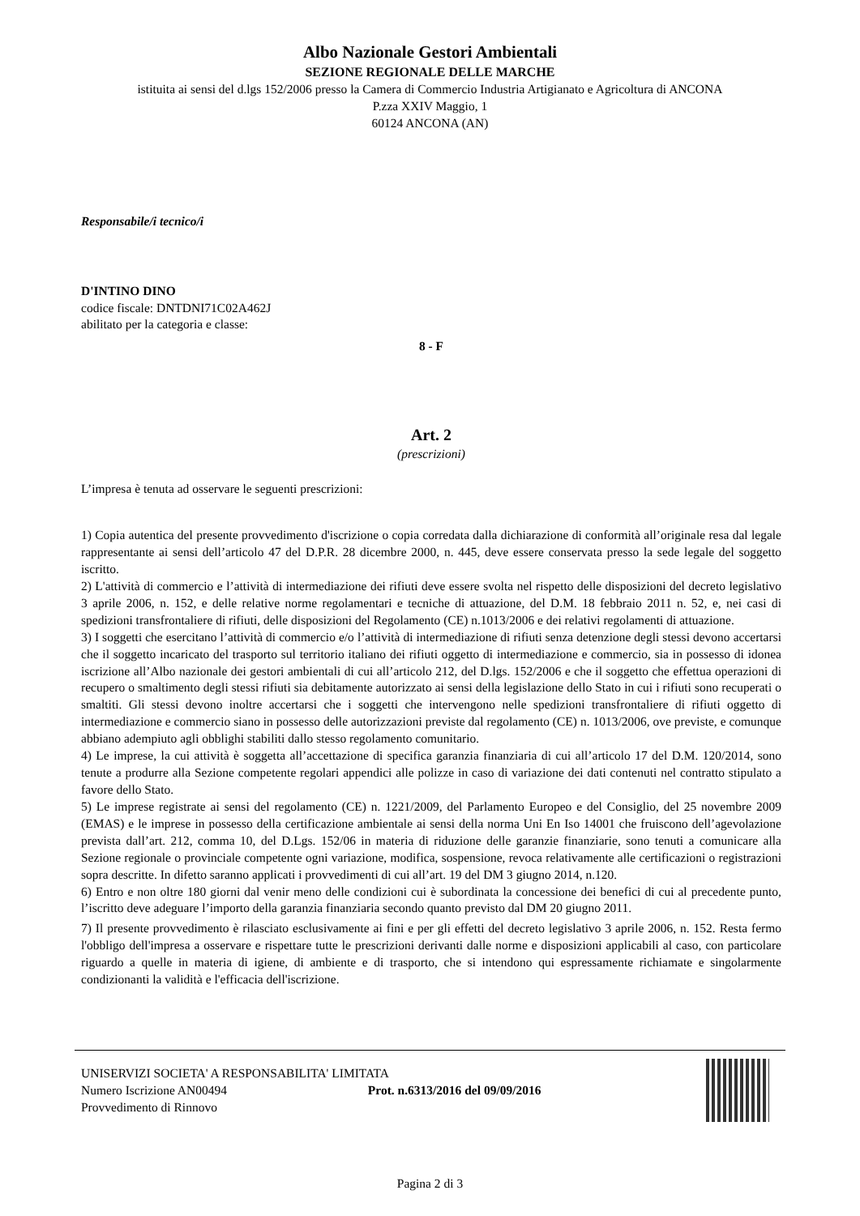Albo Nazionale Gestori Ambientali
SEZIONE REGIONALE DELLE MARCHE
istituita ai sensi del d.lgs 152/2006 presso la Camera di Commercio Industria Artigianato e Agricoltura di ANCONA
P.zza XXIV Maggio, 1
60124 ANCONA (AN)
Responsabile/i tecnico/i
D'INTINO DINO
codice fiscale: DNTDNI71C02A462J
abilitato per la categoria e classe:
8 - F
Art. 2
(prescrizioni)
L’impresa è tenuta ad osservare le seguenti prescrizioni:
1) Copia autentica del presente provvedimento d'iscrizione o copia corredata dalla dichiarazione di conformità all’originale resa dal legale rappresentante ai sensi dell’articolo 47 del D.P.R. 28 dicembre 2000, n. 445, deve essere conservata presso la sede legale del soggetto iscritto.
2) L'attività di commercio e l’attività di intermediazione dei rifiuti deve essere svolta nel rispetto delle disposizioni del decreto legislativo 3 aprile 2006, n. 152, e delle relative norme regolamentari e tecniche di attuazione, del D.M. 18 febbraio 2011 n. 52, e, nei casi di spedizioni transfrontaliere di rifiuti, delle disposizioni del Regolamento (CE) n.1013/2006 e dei relativi regolamenti di attuazione.
3) I soggetti che esercitano l’attività di commercio e/o l’attività di intermediazione di rifiuti senza detenzione degli stessi devono accertarsi che il soggetto incaricato del trasporto sul territorio italiano dei rifiuti oggetto di intermediazione e commercio, sia in possesso di idonea iscrizione all’Albo nazionale dei gestori ambientali di cui all’articolo 212, del D.lgs. 152/2006 e che il soggetto che effettua operazioni di recupero o smaltimento degli stessi rifiuti sia debitamente autorizzato ai sensi della legislazione dello Stato in cui i rifiuti sono recuperati o smaltiti. Gli stessi devono inoltre accertarsi che i soggetti che intervengono nelle spedizioni transfrontaliere di rifiuti oggetto di intermediazione e commercio siano in possesso delle autorizzazioni previste dal regolamento (CE) n. 1013/2006, ove previste, e comunque abbiano adempiuto agli obblighi stabiliti dallo stesso regolamento comunitario.
4) Le imprese, la cui attività è soggetta all’accettazione di specifica garanzia finanziaria di cui all’articolo 17 del D.M. 120/2014, sono tenute a produrre alla Sezione competente regolari appendici alle polizze in caso di variazione dei dati contenuti nel contratto stipulato a favore dello Stato.
5) Le imprese registrate ai sensi del regolamento (CE) n. 1221/2009, del Parlamento Europeo e del Consiglio, del 25 novembre 2009 (EMAS) e le imprese in possesso della certificazione ambientale ai sensi della norma Uni En Iso 14001 che fruiscono dell’agevolazione prevista dall’art. 212, comma 10, del D.Lgs. 152/06 in materia di riduzione delle garanzie finanziarie, sono tenuti a comunicare alla Sezione regionale o provinciale competente ogni variazione, modifica, sospensione, revoca relativamente alle certificazioni o registrazioni sopra descritte. In difetto saranno applicati i provvedimenti di cui all’art. 19 del DM 3 giugno 2014, n.120.
6) Entro e non oltre 180 giorni dal venir meno delle condizioni cui è subordinata la concessione dei benefici di cui al precedente punto, l’iscritto deve adeguare l’importo della garanzia finanziaria secondo quanto previsto dal DM 20 giugno 2011.
7) Il presente provvedimento è rilasciato esclusivamente ai fini e per gli effetti del decreto legislativo 3 aprile 2006, n. 152. Resta fermo l'obbligo dell'impresa a osservare e rispettare tutte le prescrizioni derivanti dalle norme e disposizioni applicabili al caso, con particolare riguardo a quelle in materia di igiene, di ambiente e di trasporto, che si intendono qui espressamente richiamate e singolarmente condizionanti la validità e l'efficacia dell'iscrizione.
UNISERVIZI SOCIETA' A RESPONSABILITA' LIMITATA
Numero Iscrizione AN00494 Prot. n.6313/2016 del 09/09/2016
Provvedimento di Rinnovo
Pagina 2 di 3